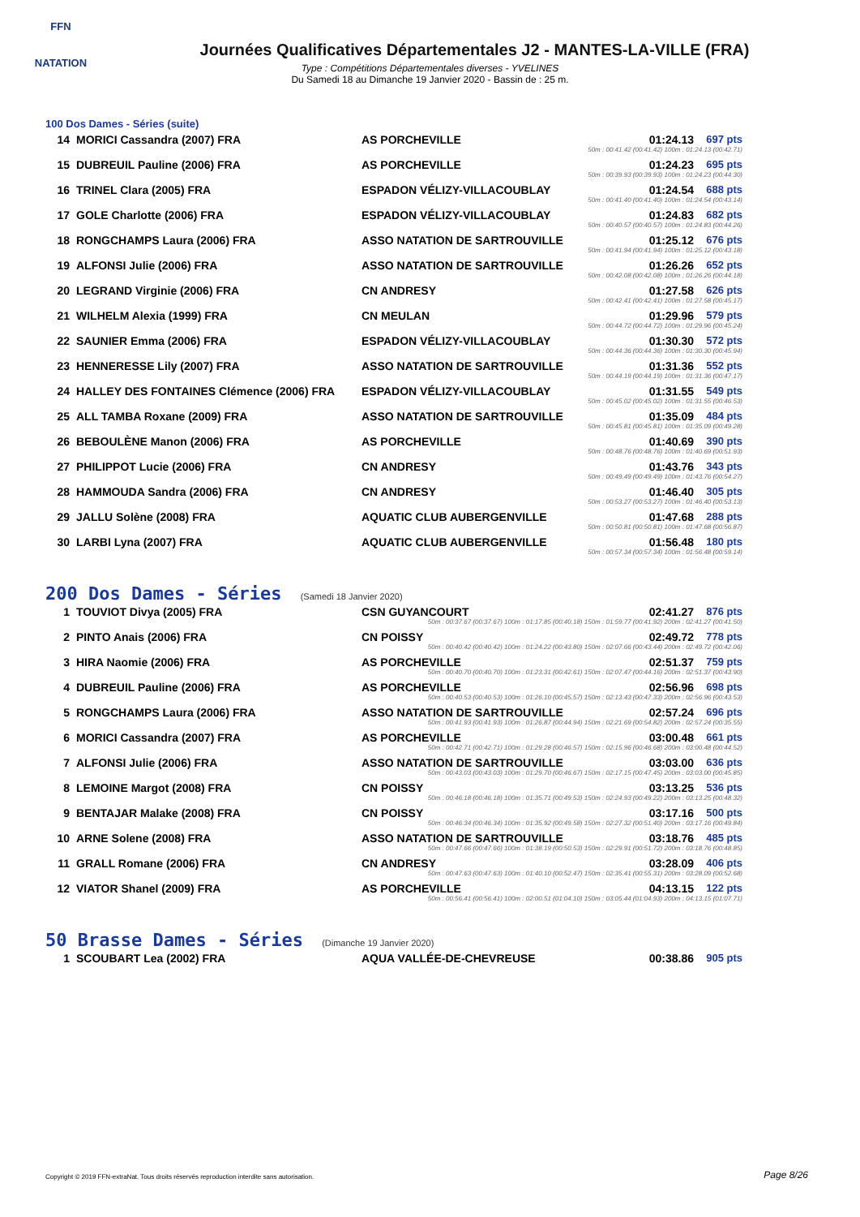FFN
NATATION
Journées Qualificatives Départementales J2 - MANTES-LA-VILLE (FRA)
Type : Compétitions Départementales diverses - YVELINES
Du Samedi 18 au Dimanche 19 Janvier 2020 - Bassin de : 25 m.
100 Dos Dames - Séries (suite)
| 14 | MORICI Cassandra (2007) FRA | AS PORCHEVILLE | 01:24.13 | 697 pts |
| 50m : 00:41.42 (00:41.42) 100m : 01:24.13 (00:42.71) | | | | |
| 15 | DUBREUIL Pauline (2006) FRA | AS PORCHEVILLE | 01:24.23 | 695 pts |
| 50m : 00:39.93 (00:39.93) 100m : 01:24.23 (00:44.30) | | | | |
| 16 | TRINEL Clara (2005) FRA | ESPADON VÉLIZY-VILLACOUBLAY | 01:24.54 | 688 pts |
| 50m : 00:41.40 (00:41.40) 100m : 01:24.54 (00:43.14) | | | | |
| 17 | GOLE Charlotte (2006) FRA | ESPADON VÉLIZY-VILLACOUBLAY | 01:24.83 | 682 pts |
| 50m : 00:40.57 (00:40.57) 100m : 01:24.83 (00:44.26) | | | | |
| 18 | RONGCHAMPS Laura (2006) FRA | ASSO NATATION DE SARTROUVILLE | 01:25.12 | 676 pts |
| 50m : 00:41.94 (00:41.94) 100m : 01:25.12 (00:43.18) | | | | |
| 19 | ALFONSI Julie (2006) FRA | ASSO NATATION DE SARTROUVILLE | 01:26.26 | 652 pts |
| 50m : 00:42.08 (00:42.08) 100m : 01:26.26 (00:44.18) | | | | |
| 20 | LEGRAND Virginie (2006) FRA | CN ANDRESY | 01:27.58 | 626 pts |
| 50m : 00:42.41 (00:42.41) 100m : 01:27.58 (00:45.17) | | | | |
| 21 | WILHELM Alexia (1999) FRA | CN MEULAN | 01:29.96 | 579 pts |
| 50m : 00:44.72 (00:44.72) 100m : 01:29.96 (00:45.24) | | | | |
| 22 | SAUNIER Emma (2006) FRA | ESPADON VÉLIZY-VILLACOUBLAY | 01:30.30 | 572 pts |
| 50m : 00:44.36 (00:44.36) 100m : 01:30.30 (00:45.94) | | | | |
| 23 | HENNERESSE Lily (2007) FRA | ASSO NATATION DE SARTROUVILLE | 01:31.36 | 552 pts |
| 50m : 00:44.19 (00:44.19) 100m : 01:31.36 (00:47.17) | | | | |
| 24 | HALLEY DES FONTAINES Clémence (2006) FRA | ESPADON VÉLIZY-VILLACOUBLAY | 01:31.55 | 549 pts |
| 50m : 00:45.02 (00:45.02) 100m : 01:31.55 (00:46.53) | | | | |
| 25 | ALL TAMBA Roxane (2009) FRA | ASSO NATATION DE SARTROUVILLE | 01:35.09 | 484 pts |
| 50m : 00:45.81 (00:45.81) 100m : 01:35.09 (00:49.28) | | | | |
| 26 | BEBOULÈNE Manon (2006) FRA | AS PORCHEVILLE | 01:40.69 | 390 pts |
| 50m : 00:48.76 (00:48.76) 100m : 01:40.69 (00:51.93) | | | | |
| 27 | PHILIPPOT Lucie (2006) FRA | CN ANDRESY | 01:43.76 | 343 pts |
| 50m : 00:49.49 (00:49.49) 100m : 01:43.76 (00:54.27) | | | | |
| 28 | HAMMOUDA Sandra (2006) FRA | CN ANDRESY | 01:46.40 | 305 pts |
| 50m : 00:53.27 (00:53.27) 100m : 01:46.40 (00:53.13) | | | | |
| 29 | JALLU Solène (2008) FRA | AQUATIC CLUB AUBERGENVILLE | 01:47.68 | 288 pts |
| 50m : 00:50.81 (00:50.81) 100m : 01:47.68 (00:56.87) | | | | |
| 30 | LARBI Lyna (2007) FRA | AQUATIC CLUB AUBERGENVILLE | 01:56.48 | 180 pts |
| 50m : 00:57.34 (00:57.34) 100m : 01:56.48 (00:59.14) | | | | |
200 Dos Dames - Séries (Samedi 18 Janvier 2020)
| 1 | TOUVIOT Divya (2005) FRA | CSN GUYANCOURT | 02:41.27 | 876 pts |
| 50m : 00:37.67 (00:37.67) 100m : 01:17.85 (00:40.18) 150m : 01:59.77 (00:41.92) 200m : 02:41.27 (00:41.50) | | | | |
| 2 | PINTO Anais (2006) FRA | CN POISSY | 02:49.72 | 778 pts |
| 50m : 00:40.42 (00:40.42) 100m : 01:24.22 (00:43.80) 150m : 02:07.66 (00:43.44) 200m : 02:49.72 (00:42.06) | | | | |
| 3 | HIRA Naomie (2006) FRA | AS PORCHEVILLE | 02:51.37 | 759 pts |
| 50m : 00:40.70 (00:40.70) 100m : 01:23.31 (00:42.61) 150m : 02:07.47 (00:44.16) 200m : 02:51.37 (00:43.90) | | | | |
| 4 | DUBREUIL Pauline (2006) FRA | AS PORCHEVILLE | 02:56.96 | 698 pts |
| 50m : 00:40.53 (00:40.53) 100m : 01:26.10 (00:45.57) 150m : 02:13.43 (00:47.33) 200m : 02:56.96 (00:43.53) | | | | |
| 5 | RONGCHAMPS Laura (2006) FRA | ASSO NATATION DE SARTROUVILLE | 02:57.24 | 696 pts |
| 50m : 00:41.93 (00:41.93) 100m : 01:26.87 (00:44.94) 150m : 02:21.69 (00:54.82) 200m : 02:57.24 (00:35.55) | | | | |
| 6 | MORICI Cassandra (2007) FRA | AS PORCHEVILLE | 03:00.48 | 661 pts |
| 50m : 00:42.71 (00:42.71) 100m : 01:29.28 (00:46.57) 150m : 02:15.96 (00:46.68) 200m : 03:00.48 (00:44.52) | | | | |
| 7 | ALFONSI Julie (2006) FRA | ASSO NATATION DE SARTROUVILLE | 03:03.00 | 636 pts |
| 50m : 00:43.03 (00:43.03) 100m : 01:29.70 (00:46.67) 150m : 02:17.15 (00:47.45) 200m : 03:03.00 (00:45.85) | | | | |
| 8 | LEMOINE Margot (2008) FRA | CN POISSY | 03:13.25 | 536 pts |
| 50m : 00:46.18 (00:46.18) 100m : 01:35.71 (00:49.53) 150m : 02:24.93 (00:49.22) 200m : 03:13.25 (00:48.32) | | | | |
| 9 | BENTAJAR Malake (2008) FRA | CN POISSY | 03:17.16 | 500 pts |
| 50m : 00:46.34 (00:46.34) 100m : 01:35.92 (00:49.58) 150m : 02:27.32 (00:51.40) 200m : 03:17.16 (00:49.84) | | | | |
| 10 | ARNE Solene (2008) FRA | ASSO NATATION DE SARTROUVILLE | 03:18.76 | 485 pts |
| 50m : 00:47.66 (00:47.66) 100m : 01:38.19 (00:50.53) 150m : 02:29.91 (00:51.72) 200m : 03:18.76 (00:48.85) | | | | |
| 11 | GRALL Romane (2006) FRA | CN ANDRESY | 03:28.09 | 406 pts |
| 50m : 00:47.63 (00:47.63) 100m : 01:40.10 (00:52.47) 150m : 02:35.41 (00:55.31) 200m : 03:28.09 (00:52.68) | | | | |
| 12 | VIATOR Shanel (2009) FRA | AS PORCHEVILLE | 04:13.15 | 122 pts |
| 50m : 00:56.41 (00:56.41) 100m : 02:00.51 (01:04.10) 150m : 03:05.44 (01:04.93) 200m : 04:13.15 (01:07.71) | | | | |
50 Brasse Dames - Séries (Dimanche 19 Janvier 2020)
| 1 | SCOUBART Lea (2002) FRA | AQUA VALLÉE-DE-CHEVREUSE | 00:38.86 | 905 pts |
Copyright © 2019 FFN-extraNat. Tous droits réservés reproduction interdite sans autorisation.
Page 8/26